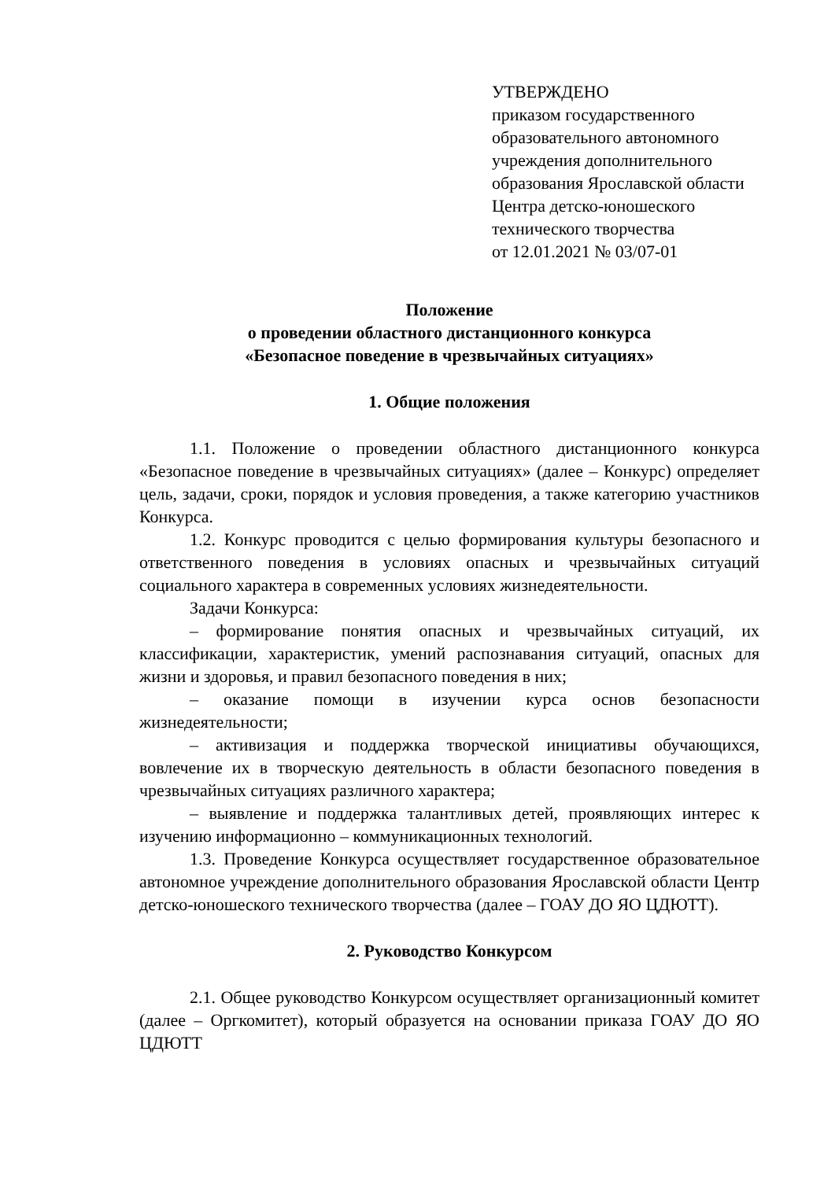УТВЕРЖДЕНО
приказом государственного
образовательного автономного
учреждения дополнительного
образования Ярославской области
Центра детско-юношеского
технического творчества
от 12.01.2021 № 03/07-01
Положение
о проведении областного дистанционного конкурса
«Безопасное поведение в чрезвычайных ситуациях»
1. Общие положения
1.1. Положение о проведении областного дистанционного конкурса «Безопасное поведение в чрезвычайных ситуациях» (далее – Конкурс) определяет цель, задачи, сроки, порядок и условия проведения, а также категорию участников Конкурса.
1.2. Конкурс проводится с целью формирования культуры безопасного и ответственного поведения в условиях опасных и чрезвычайных ситуаций социального характера в современных условиях жизнедеятельности.
Задачи Конкурса:
– формирование понятия опасных и чрезвычайных ситуаций, их классификации, характеристик, умений распознавания ситуаций, опасных для жизни и здоровья, и правил безопасного поведения в них;
– оказание помощи в изучении курса основ безопасности жизнедеятельности;
– активизация и поддержка творческой инициативы обучающихся, вовлечение их в творческую деятельность в области безопасного поведения в чрезвычайных ситуациях различного характера;
– выявление и поддержка талантливых детей, проявляющих интерес к изучению информационно – коммуникационных технологий.
1.3. Проведение Конкурса осуществляет государственное образовательное автономное учреждение дополнительного образования Ярославской области Центр детско-юношеского технического творчества (далее – ГОАУ ДО ЯО ЦДЮТТ).
2. Руководство Конкурсом
2.1. Общее руководство Конкурсом осуществляет организационный комитет (далее – Оргкомитет), который образуется на основании приказа ГОАУ ДО ЯО ЦДЮТТ